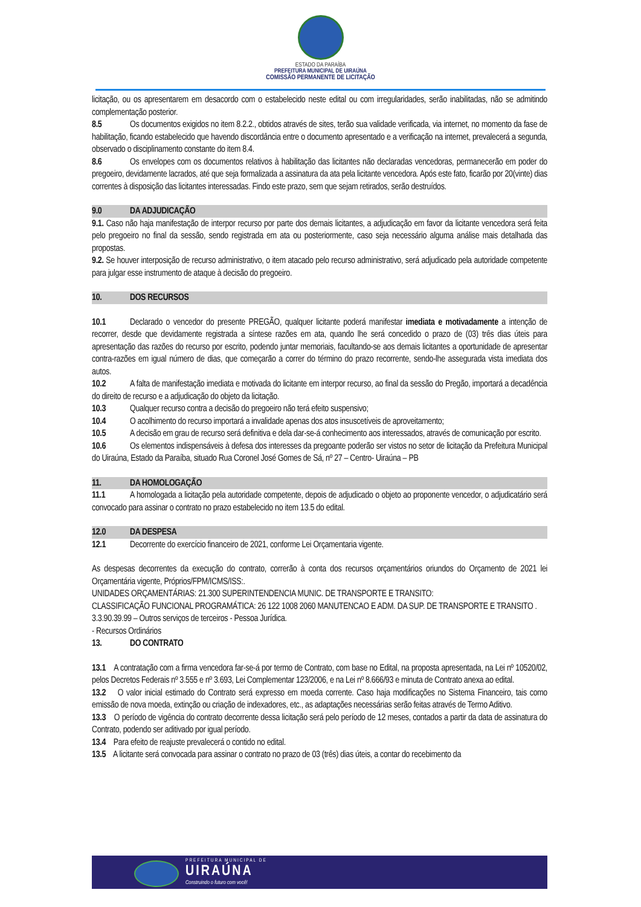ESTADO DA PARAÍBA
PREFEITURA MUNICIPAL DE UIRAÚNA
COMISSÃO PERMANENTE DE LICITAÇÃO
licitação, ou os apresentarem em desacordo com o estabelecido neste edital ou com irregularidades, serão inabilitadas, não se admitindo complementação posterior.
8.5 Os documentos exigidos no item 8.2.2., obtidos através de sites, terão sua validade verificada, via internet, no momento da fase de habilitação, ficando estabelecido que havendo discordância entre o documento apresentado e a verificação na internet, prevalecerá a segunda, observado o disciplinamento constante do item 8.4.
8.6 Os envelopes com os documentos relativos à habilitação das licitantes não declaradas vencedoras, permanecerão em poder do pregoeiro, devidamente lacrados, até que seja formalizada a assinatura da ata pela licitante vencedora. Após este fato, ficarão por 20(vinte) dias correntes à disposição das licitantes interessadas. Findo este prazo, sem que sejam retirados, serão destruídos.
9.0 DA ADJUDICAÇÃO
9.1. Caso não haja manifestação de interpor recurso por parte dos demais licitantes, a adjudicação em favor da licitante vencedora será feita pelo pregoeiro no final da sessão, sendo registrada em ata ou posteriormente, caso seja necessário alguma análise mais detalhada das propostas.
9.2. Se houver interposição de recurso administrativo, o item atacado pelo recurso administrativo, será adjudicado pela autoridade competente para julgar esse instrumento de ataque à decisão do pregoeiro.
10. DOS RECURSOS
10.1 Declarado o vencedor do presente PREGÃO, qualquer licitante poderá manifestar imediata e motivadamente a intenção de recorrer, desde que devidamente registrada a síntese razões em ata, quando lhe será concedido o prazo de (03) três dias úteis para apresentação das razões do recurso por escrito, podendo juntar memoriais, facultando-se aos demais licitantes a oportunidade de apresentar contra-razões em igual número de dias, que começarão a correr do término do prazo recorrente, sendo-lhe assegurada vista imediata dos autos.
10.2 A falta de manifestação imediata e motivada do licitante em interpor recurso, ao final da sessão do Pregão, importará a decadência do direito de recurso e a adjudicação do objeto da licitação.
10.3 Qualquer recurso contra a decisão do pregoeiro não terá efeito suspensivo;
10.4 O acolhimento do recurso importará a invalidade apenas dos atos insuscetíveis de aproveitamento;
10.5 A decisão em grau de recurso será definitiva e dela dar-se-á conhecimento aos interessados, através de comunicação por escrito.
10.6 Os elementos indispensáveis à defesa dos interesses da pregoante poderão ser vistos no setor de licitação da Prefeitura Municipal do Uiraúna, Estado da Paraíba, situado Rua Coronel José Gomes de Sá, nº 27 – Centro- Uiraúna – PB
11. DA HOMOLOGAÇÃO
11.1 A homologada a licitação pela autoridade competente, depois de adjudicado o objeto ao proponente vencedor, o adjudicatário será convocado para assinar o contrato no prazo estabelecido no item 13.5 do edital.
12.0 DA DESPESA
12.1 Decorrente do exercício financeiro de 2021, conforme Lei Orçamentaria vigente.
As despesas decorrentes da execução do contrato, correrão à conta dos recursos orçamentários oriundos do Orçamento de 2021 lei Orçamentária vigente, Próprios/FPM/ICMS/ISS:.
UNIDADES ORÇAMENTÁRIAS: 21.300 SUPERINTENDENCIA MUNIC. DE TRANSPORTE E TRANSITO:
CLASSIFICAÇÃO FUNCIONAL PROGRAMÁTICA: 26 122 1008 2060 MANUTENCAO E ADM. DA SUP. DE TRANSPORTE E TRANSITO .
3.3.90.39.99 – Outros serviços de terceiros - Pessoa Jurídica.
- Recursos Ordinários
13. DO CONTRATO
13.1 A contratação com a firma vencedora far-se-á por termo de Contrato, com base no Edital, na proposta apresentada, na Lei nº 10520/02, pelos Decretos Federais nº 3.555 e nº 3.693, Lei Complementar 123/2006, e na Lei nº 8.666/93 e minuta de Contrato anexa ao edital.
13.2 O valor inicial estimado do Contrato será expresso em moeda corrente. Caso haja modificações no Sistema Financeiro, tais como emissão de nova moeda, extinção ou criação de indexadores, etc., as adaptações necessárias serão feitas através de Termo Aditivo.
13.3 O período de vigência do contrato decorrente dessa licitação será pelo período de 12 meses, contados a partir da data de assinatura do Contrato, podendo ser aditivado por igual período.
13.4 Para efeito de reajuste prevalecerá o contido no edital.
13.5 A licitante será convocada para assinar o contrato no prazo de 03 (três) dias úteis, a contar do recebimento da
PREFEITURA MUNICIPAL DE
UIRAÚNA
Construindo o futuro com você!